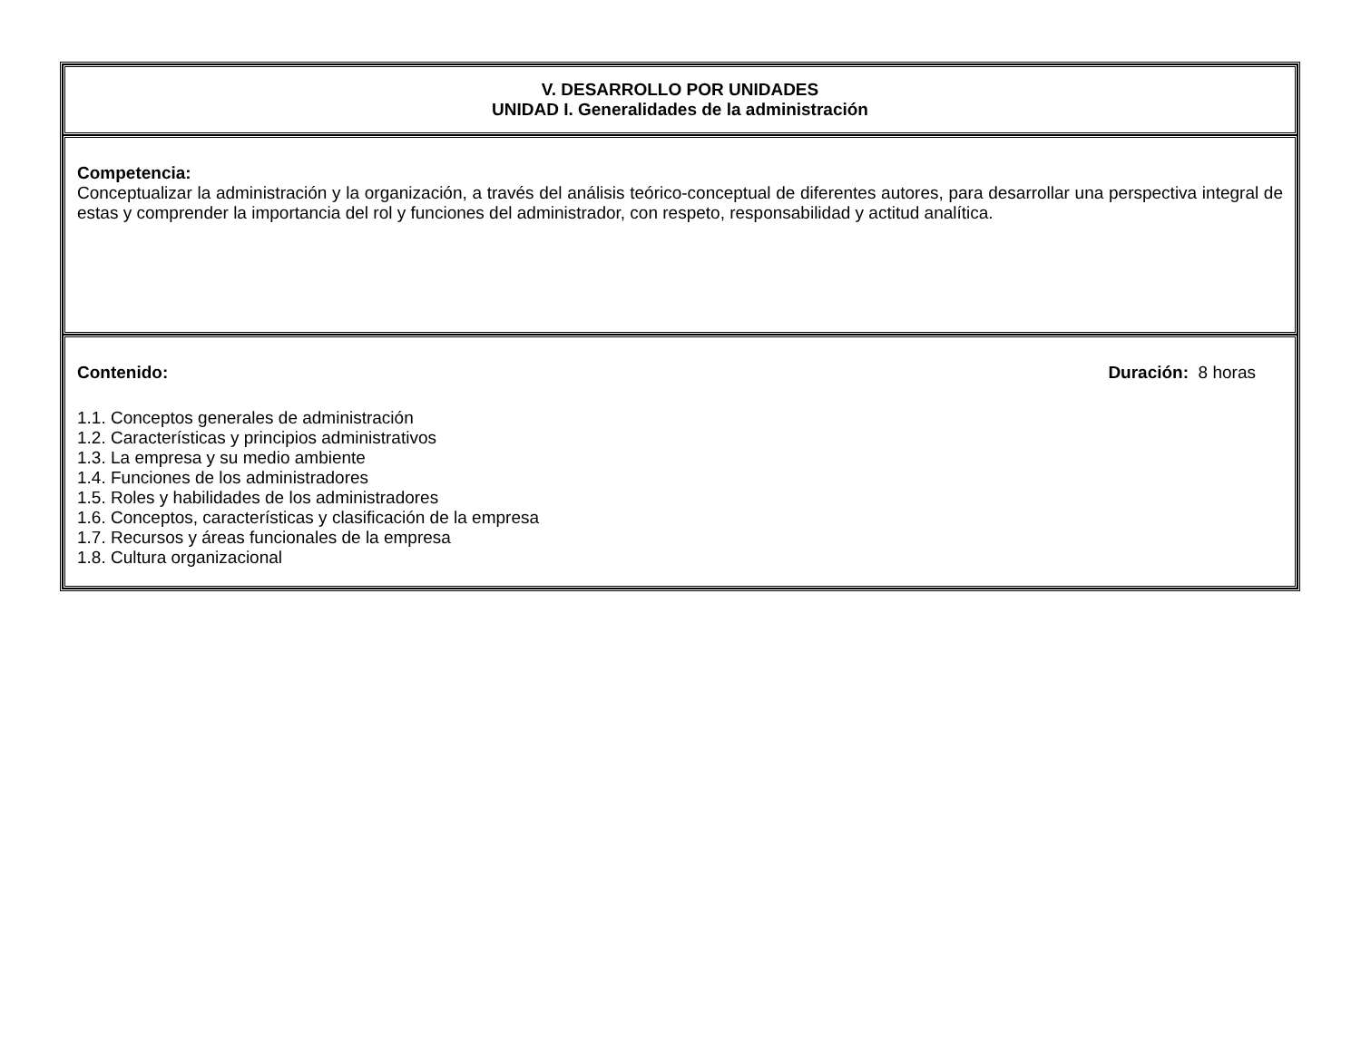| V. DESARROLLO POR UNIDADES UNIDAD I. Generalidades de la administración |
| Competencia: Conceptualizar la administración y la organización, a través del análisis teórico-conceptual de diferentes autores, para desarrollar una perspectiva integral de estas y comprender la importancia del rol y funciones del administrador, con respeto, responsabilidad y actitud analítica. |
| Contenido: Duración: 8 horas 1.1. Conceptos generales de administración 1.2. Características y principios administrativos 1.3. La empresa y su medio ambiente 1.4. Funciones de los administradores 1.5. Roles y habilidades de los administradores 1.6. Conceptos, características y clasificación de la empresa 1.7. Recursos y áreas funcionales de la empresa 1.8. Cultura organizacional |